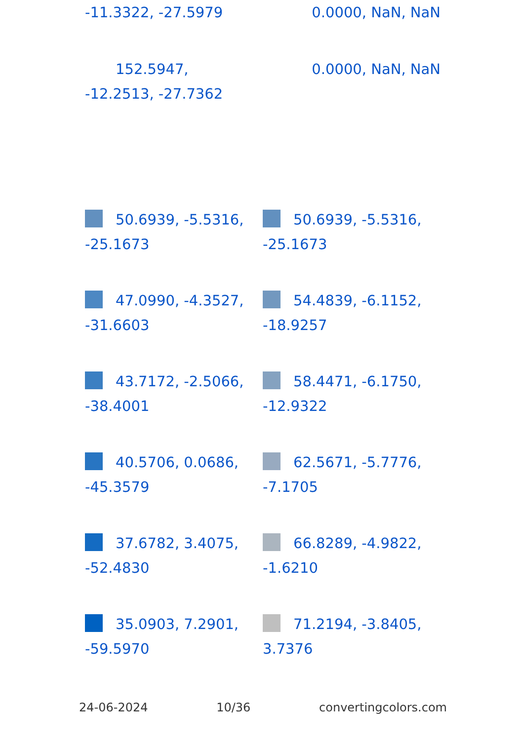-11.3322, -27.5979 0.0000, NaN, NaN
152.5947,
-12.2513, -27.7362
0.0000, NaN, NaN
50.6939, -5.5316,
-25.1673
50.6939, -5.5316,
-25.1673
47.0990, -4.3527,
-31.6603
54.4839, -6.1152,
-18.9257
43.7172, -2.5066,
-38.4001
58.4471, -6.1750,
-12.9322
40.5706, 0.0686,
-45.3579
62.5671, -5.7776,
-7.1705
37.6782, 3.4075,
-52.4830
66.8289, -4.9822,
-1.6210
35.0903, 7.2901,
-59.5970
71.2194, -3.8405,
3.7376
24-06-2024 10/36 convertingcolors.com